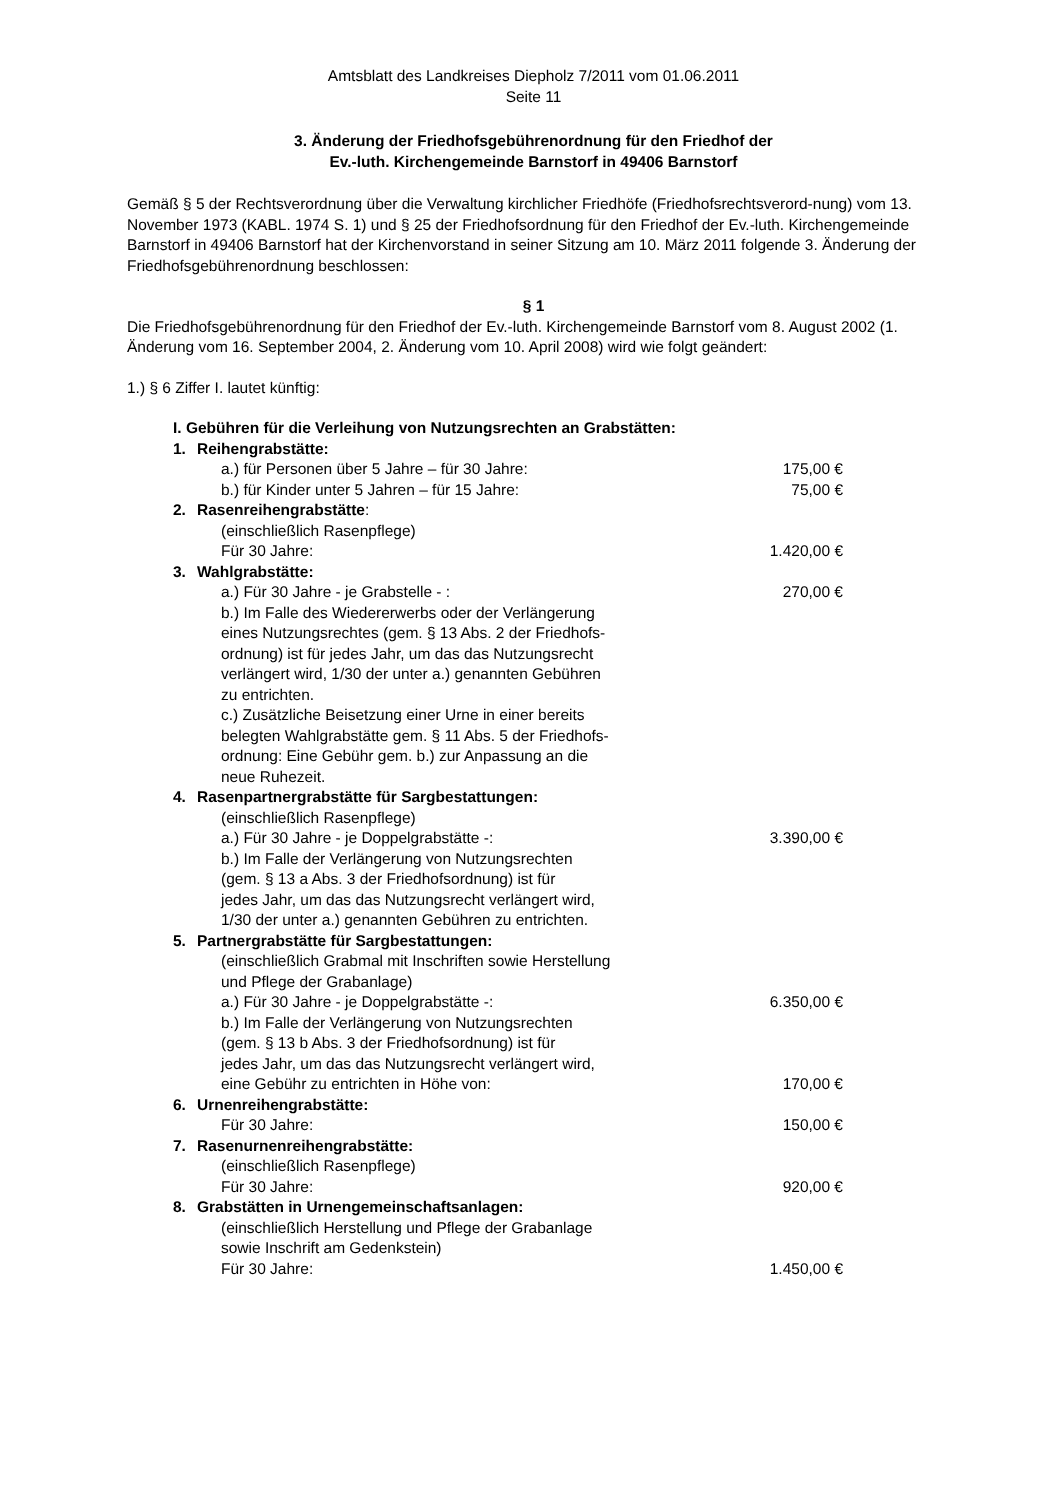Amtsblatt des Landkreises Diepholz 7/2011 vom 01.06.2011
Seite 11
3. Änderung der Friedhofsgebührenordnung für den Friedhof der
Ev.-luth. Kirchengemeinde Barnstorf in 49406 Barnstorf
Gemäß § 5 der Rechtsverordnung über die Verwaltung kirchlicher Friedhöfe (Friedhofsrechtsverord-nung) vom 13. November 1973 (KABL. 1974 S. 1) und § 25 der Friedhofsordnung für den Friedhof der Ev.-luth. Kirchengemeinde Barnstorf in 49406 Barnstorf hat der Kirchenvorstand in seiner Sitzung am 10. März 2011 folgende 3. Änderung der Friedhofsgebührenordnung beschlossen:
§ 1
Die Friedhofsgebührenordnung für den Friedhof der Ev.-luth. Kirchengemeinde Barnstorf vom 8. August 2002 (1. Änderung vom 16. September 2004, 2. Änderung vom 10. April 2008) wird wie folgt geändert:
1.) § 6 Ziffer I. lautet künftig:
| I. Gebühren für die Verleihung von Nutzungsrechten an Grabstätten: | | |
| 1. | Reihengrabstätte: | |
| | a.) für Personen über 5 Jahre – für 30 Jahre: | 175,00 € |
| | b.) für Kinder unter 5 Jahren – für 15 Jahre: | 75,00 € |
| 2. | Rasenreihengrabstätte : | |
| | (einschließlich Rasenpflege) Für 30 Jahre: | 1.420,00 € |
| 3. | Wahlgrabstätte: | |
| | a.) Für 30 Jahre - je Grabstelle - : | 270,00 € |
| | b.) Im Falle des Wiedererwerbs oder der Verlängerung eines Nutzungsrechtes (gem. § 13 Abs. 2 der Friedhofs- ordnung) ist für jedes Jahr, um das das Nutzungsrecht verlängert wird, 1/30 der unter a.) genannten Gebühren zu entrichten. c.) Zusätzliche Beisetzung einer Urne in einer bereits belegten Wahlgrabstätte gem. § 11 Abs. 5 der Friedhofs- ordnung: Eine Gebühr gem. b.) zur Anpassung an die neue Ruhezeit. | |
| 4. | Rasenpartnergrabstätte für Sargbestattungen: | |
| | (einschließlich Rasenpflege) a.) Für 30 Jahre - je Doppelgrabstätte -: | 3.390,00 € |
| | b.) Im Falle der Verlängerung von Nutzungsrechten (gem. § 13 a Abs. 3 der Friedhofsordnung) ist für jedes Jahr, um das das Nutzungsrecht verlängert wird, 1/30 der unter a.) genannten Gebühren zu entrichten. | |
| 5. | Partnergrabstätte für Sargbestattungen: | |
| | (einschließlich Grabmal mit Inschriften sowie Herstellung und Pflege der Grabanlage) a.) Für 30 Jahre - je Doppelgrabstätte -: | 6.350,00 € |
| | b.) Im Falle der Verlängerung von Nutzungsrechten (gem. § 13 b Abs. 3 der Friedhofsordnung) ist für jedes Jahr, um das das Nutzungsrecht verlängert wird, eine Gebühr zu entrichten in Höhe von: | 170,00 € |
| 6. | Urnenreihengrabstätte: | |
| | Für 30 Jahre: | 150,00 € |
| 7. | Rasenurnenreihengrabstätte: | |
| | (einschließlich Rasenpflege) Für 30 Jahre: | 920,00 € |
| 8. | Grabstätten in Urnengemeinschaftsanlagen: | |
| | (einschließlich Herstellung und Pflege der Grabanlage sowie Inschrift am Gedenkstein) Für 30 Jahre: | 1.450,00 € |